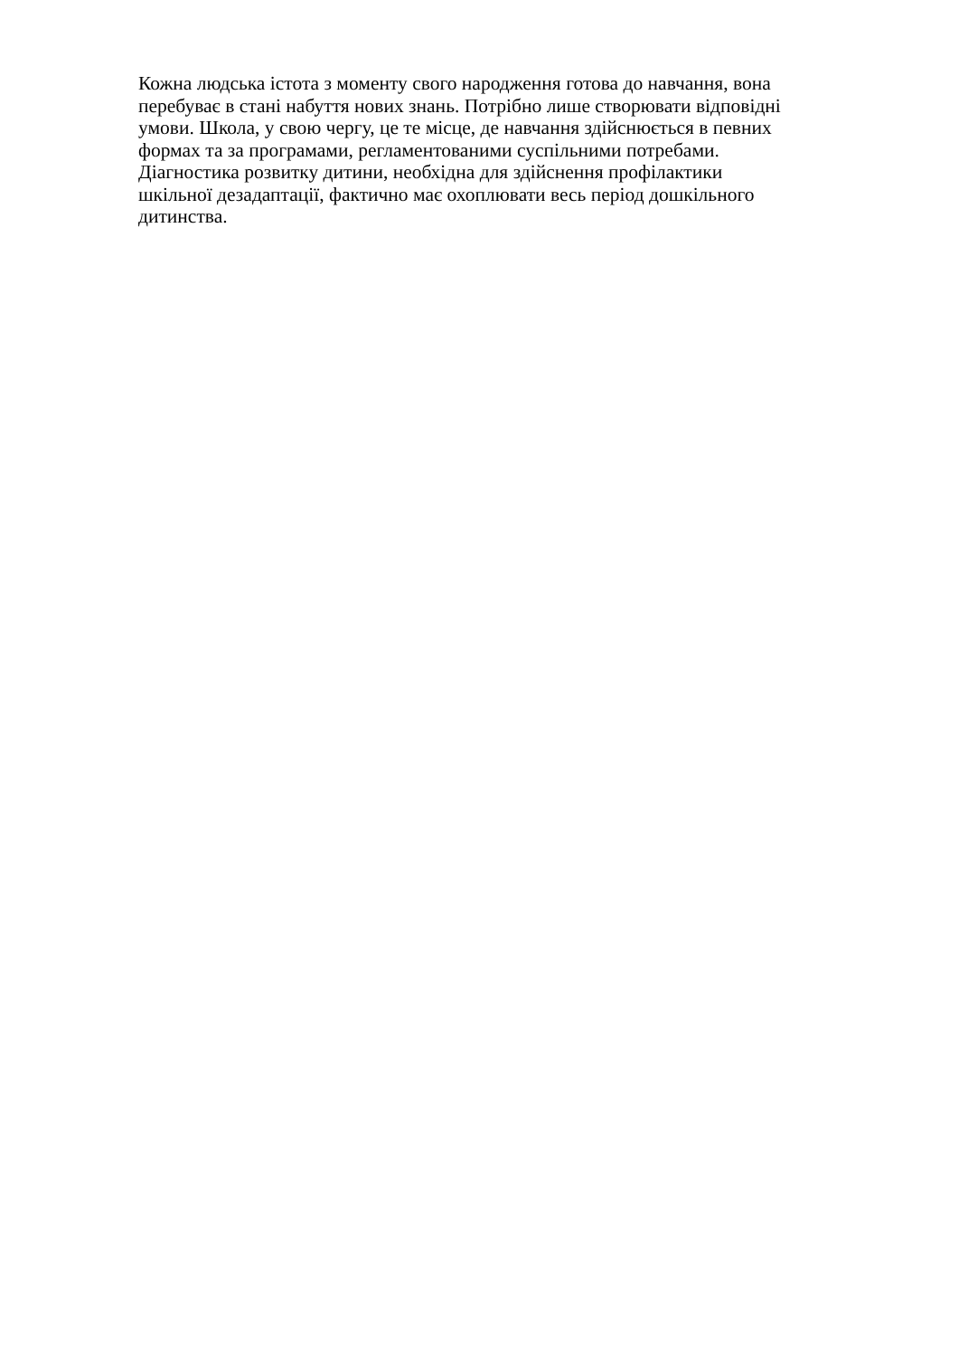Кожна людська істота з моменту свого народження готова до навчання, вона
перебуває в стані набуття нових знань. Потрібно лише створювати відповідні
умови. Школа, у свою чергу, це те місце, де навчання здійснюється в певних
формах та за програмами, регламентованими суспільними потребами.
Діагностика розвитку дитини, необхідна для здійснення профілактики
шкільної дезадаптації, фактично має охоплювати весь період дошкільного
дитинства.